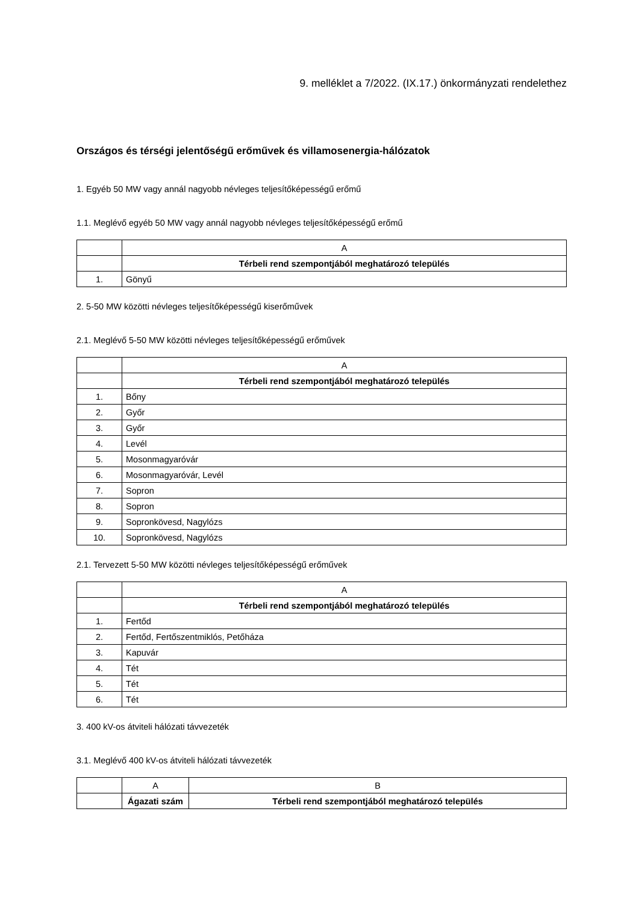9. melléklet a 7/2022. (IX.17.) önkormányzati rendelethez
Országos és térségi jelentőségű erőművek és villamosenergia-hálózatok
1. Egyéb 50 MW vagy annál nagyobb névleges teljesítőképességű erőmű
1.1. Meglévő egyéb 50 MW vagy annál nagyobb névleges teljesítőképességű erőmű
| | A |
| | Térbeli rend szempontjából meghatározó település |
| 1. | Gönyű |
2. 5-50 MW közötti névleges teljesítőképességű kiserőművek
2.1. Meglévő 5-50 MW közötti névleges teljesítőképességű erőművek
| | A |
| | Térbeli rend szempontjából meghatározó település |
| 1. | Bőny |
| 2. | Győr |
| 3. | Győr |
| 4. | Levél |
| 5. | Mosonmagyaróvár |
| 6. | Mosonmagyaróvár, Levél |
| 7. | Sopron |
| 8. | Sopron |
| 9. | Sopronkövesd, Nagylózs |
| 10. | Sopronkövesd, Nagylózs |
2.1. Tervezett 5-50 MW közötti névleges teljesítőképességű erőművek
| | A |
| | Térbeli rend szempontjából meghatározó település |
| 1. | Fertőd |
| 2. | Fertőd, Fertőszentmiklós, Petőháza |
| 3. | Kapuvár |
| 4. | Tét |
| 5. | Tét |
| 6. | Tét |
3. 400 kV-os átviteli hálózati távvezeték
3.1. Meglévő 400 kV-os átviteli hálózati távvezeték
| | A | B |
| | Ágazati szám | Térbeli rend szempontjából meghatározó település |